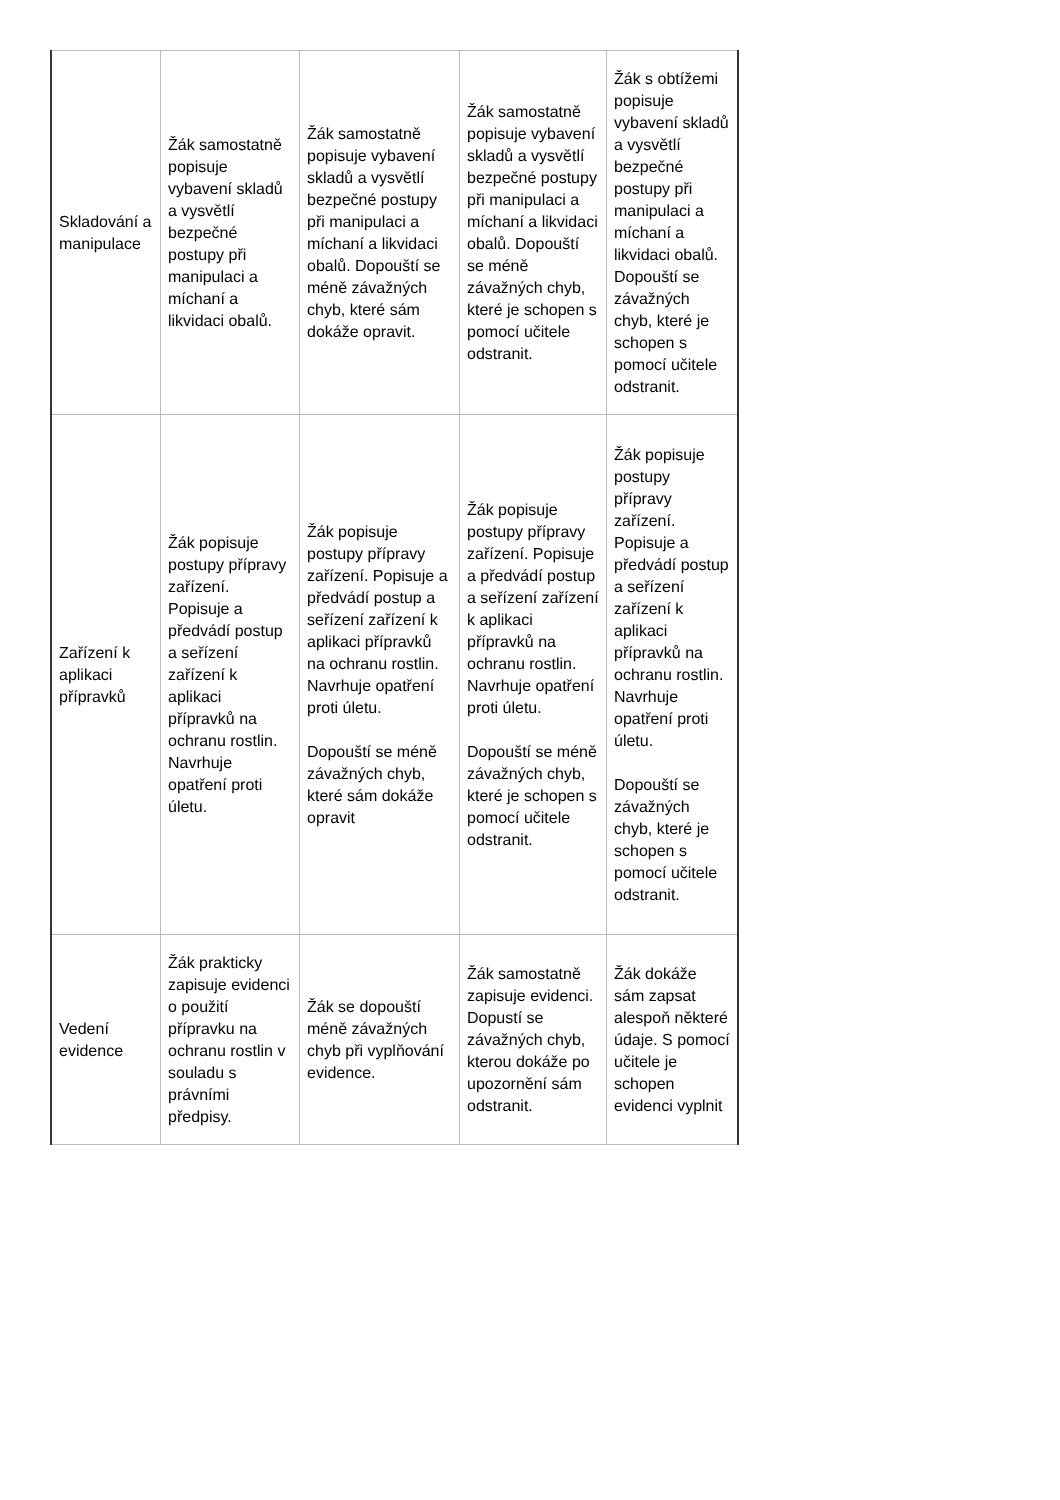| Skladování a manipulace | Žák samostatně popisuje vybavení skladů a vysvětlí bezpečné postupy při manipulaci a míchaní a likvidaci obalů. | Žák samostatně popisuje vybavení skladů a vysvětlí bezpečné postupy při manipulaci a míchaní a likvidaci obalů. Dopouští se méně závažných chyb, které sám dokáže opravit. | Žák samostatně popisuje vybavení skladů a vysvětlí bezpečné postupy při manipulaci a míchaní a likvidaci obalů. Dopouští se méně závažných chyb, které je schopen s pomocí učitele odstranit. | Žák s obtížemi popisuje vybavení skladů a vysvětlí bezpečné postupy při manipulaci a míchaní a likvidaci obalů. Dopouští se závažných chyb, které je schopen s pomocí učitele odstranit. |
| Zařízení k aplikaci přípravků | Žák popisuje postupy přípravy zařízení. Popisuje a předvádí postup a seřízení zařízení k aplikaci přípravků na ochranu rostlin. Navrhuje opatření proti úletu. | Žák popisuje postupy přípravy zařízení. Popisuje a předvádí postup a seřízení zařízení k aplikaci přípravků na ochranu rostlin. Navrhuje opatření proti úletu. Dopouští se méně závažných chyb, které sám dokáže opravit | Žák popisuje postupy přípravy zařízení. Popisuje a předvádí postup a seřízení zařízení k aplikaci přípravků na ochranu rostlin. Navrhuje opatření proti úletu. Dopouští se méně závažných chyb, které je schopen s pomocí učitele odstranit. | Žák popisuje postupy přípravy zařízení. Popisuje a předvádí postup a seřízení zařízení k aplikaci přípravků na ochranu rostlin. Navrhuje opatření proti úletu. Dopouští se závažných chyb, které je schopen s pomocí učitele odstranit. |
| Vedení evidence | Žák prakticky zapisuje evidenci o použití přípravku na ochranu rostlin v souladu s právními předpisy. | Žák se dopouští méně závažných chyb při vyplňování evidence. | Žák samostatně zapisuje evidenci. Dopustí se závažných chyb, kterou dokáže po upozornění sám odstranit. | Žák dokáže sám zapsat alespoň některé údaje. S pomocí učitele je schopen evidenci vyplnit |